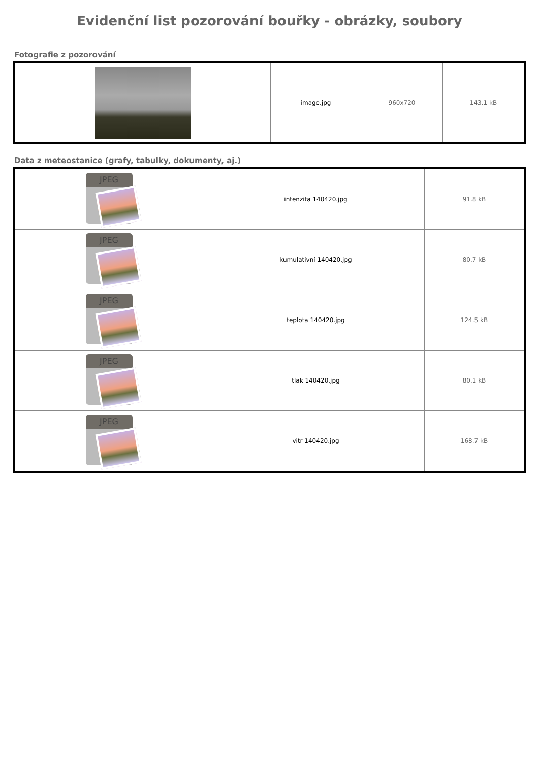Evidenční list pozorování bouřky - obrázky, soubory
Fotografie z pozorování
| | image.jpg | 960x720 | 143.1 kB |
Data z meteostanice (grafy, tabulky, dokumenty, aj.)
| JPEG | intenzita 140420.jpg | 91.8 kB |
| JPEG | kumulativní 140420.jpg | 80.7 kB |
| JPEG | teplota 140420.jpg | 124.5 kB |
| JPEG | tlak 140420.jpg | 80.1 kB |
| JPEG | vitr 140420.jpg | 168.7 kB |